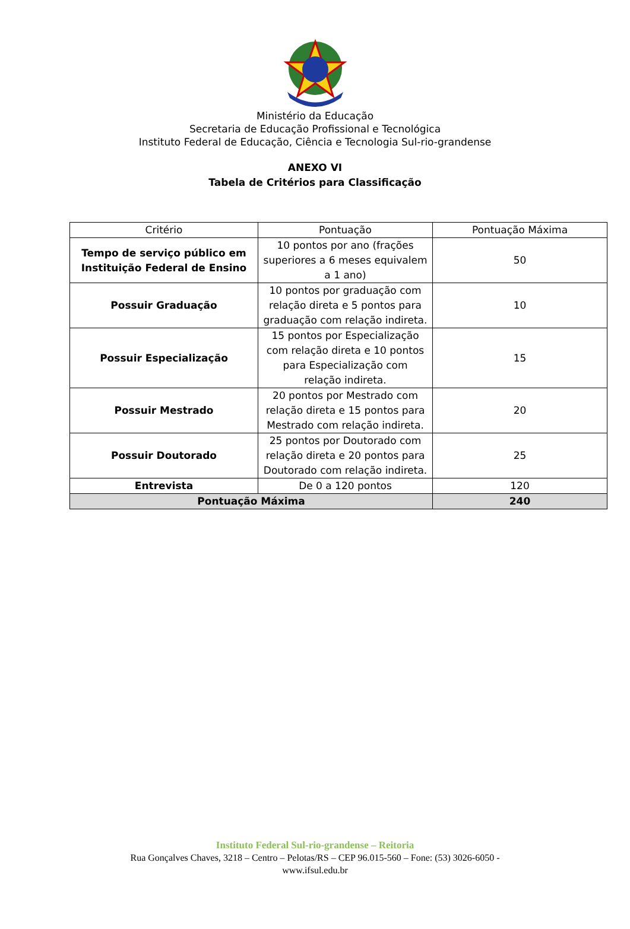Ministério da Educação
Secretaria de Educação Profissional e Tecnológica
Instituto Federal de Educação, Ciência e Tecnologia Sul-rio-grandense
ANEXO VI
Tabela de Critérios para Classificação
| Critério | Pontuação | Pontuação Máxima |
| --- | --- | --- |
| Tempo de serviço público em Instituição Federal de Ensino | 10 pontos por ano (frações superiores a 6 meses equivalem a 1 ano) | 50 |
| Possuir Graduação | 10 pontos por graduação com relação direta e 5 pontos para graduação com relação indireta. | 10 |
| Possuir Especialização | 15 pontos por Especialização com relação direta e 10 pontos para Especialização com relação indireta. | 15 |
| Possuir Mestrado | 20 pontos por Mestrado com relação direta e 15 pontos para Mestrado com relação indireta. | 20 |
| Possuir Doutorado | 25 pontos por Doutorado com relação direta e 20 pontos para Doutorado com relação indireta. | 25 |
| Entrevista | De 0 a 120 pontos | 120 |
| Pontuação Máxima | | 240 |
Instituto Federal Sul-rio-grandense – Reitoria
Rua Gonçalves Chaves, 3218 – Centro – Pelotas/RS – CEP 96.015-560 – Fone: (53) 3026-6050 -
www.ifsul.edu.br